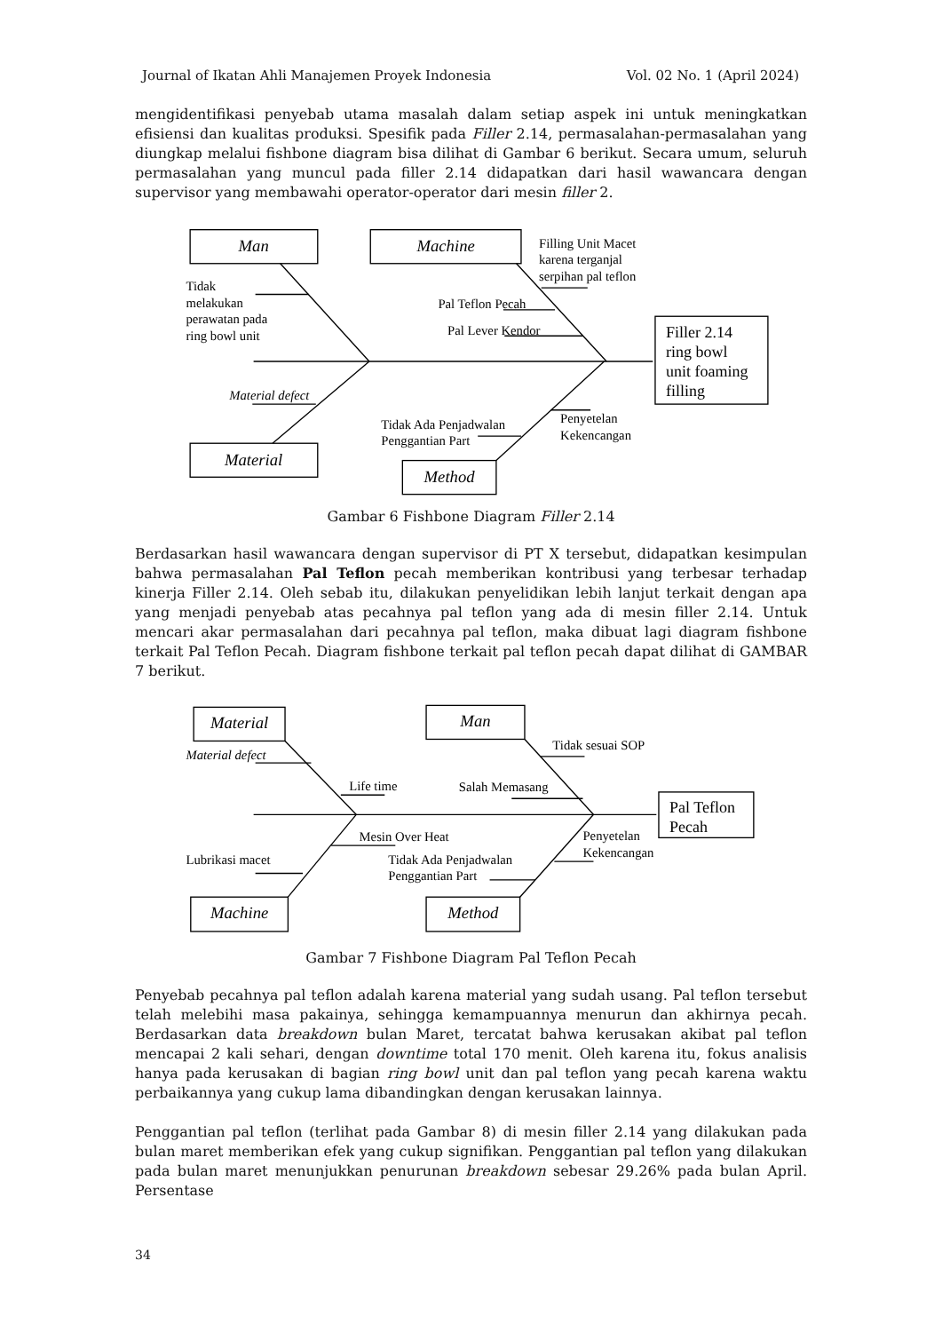Journal of Ikatan Ahli Manajemen Proyek Indonesia Vol. 02 No. 1 (April 2024)
mengidentifikasi penyebab utama masalah dalam setiap aspek ini untuk meningkatkan efisiensi dan kualitas produksi. Spesifik pada Filler 2.14, permasalahan-permasalahan yang diungkap melalui fishbone diagram bisa dilihat di Gambar 6 berikut. Secara umum, seluruh permasalahan yang muncul pada filler 2.14 didapatkan dari hasil wawancara dengan supervisor yang membawahi operator-operator dari mesin filler 2.
Man
Machine
Filling Unit Macet
karena terganjal
serpihan pal teflon
Tidak
melakukan
perawatan pada
ring bowl unit
Pal Teflon Pecah
Pal Lever Kendor
Filler 2.14
ring bowl
unit foaming
filling
Material defect
Tidak Ada Penjadwalan
Penggantian Part
Penyetelan
Kekencangan
Material
Method
Gambar 6 Fishbone Diagram Filler 2.14
Berdasarkan hasil wawancara dengan supervisor di PT X tersebut, didapatkan kesimpulan bahwa permasalahan Pal Teflon pecah memberikan kontribusi yang terbesar terhadap kinerja Filler 2.14. Oleh sebab itu, dilakukan penyelidikan lebih lanjut terkait dengan apa yang menjadi penyebab atas pecahnya pal teflon yang ada di mesin filler 2.14. Untuk mencari akar permasalahan dari pecahnya pal teflon, maka dibuat lagi diagram fishbone terkait Pal Teflon Pecah. Diagram fishbone terkait pal teflon pecah dapat dilihat di GAMBAR 7 berikut.
Material
Man
Tidak sesuai SOP
Material defect
Life time
Salah Memasang
Pal Teflon
Pecah
Mesin Over Heat
Penyetelan
Kekencangan
Lubrikasi macet
Tidak Ada Penjadwalan
Penggantian Part
Machine
Method
Gambar 7 Fishbone Diagram Pal Teflon Pecah
Penyebab pecahnya pal teflon adalah karena material yang sudah usang. Pal teflon tersebut telah melebihi masa pakainya, sehingga kemampuannya menurun dan akhirnya pecah. Berdasarkan data breakdown bulan Maret, tercatat bahwa kerusakan akibat pal teflon mencapai 2 kali sehari, dengan downtime total 170 menit. Oleh karena itu, fokus analisis hanya pada kerusakan di bagian ring bowl unit dan pal teflon yang pecah karena waktu perbaikannya yang cukup lama dibandingkan dengan kerusakan lainnya.
Penggantian pal teflon (terlihat pada Gambar 8) di mesin filler 2.14 yang dilakukan pada bulan maret memberikan efek yang cukup signifikan. Penggantian pal teflon yang dilakukan pada bulan maret menunjukkan penurunan breakdown sebesar 29.26% pada bulan April. Persentase
34